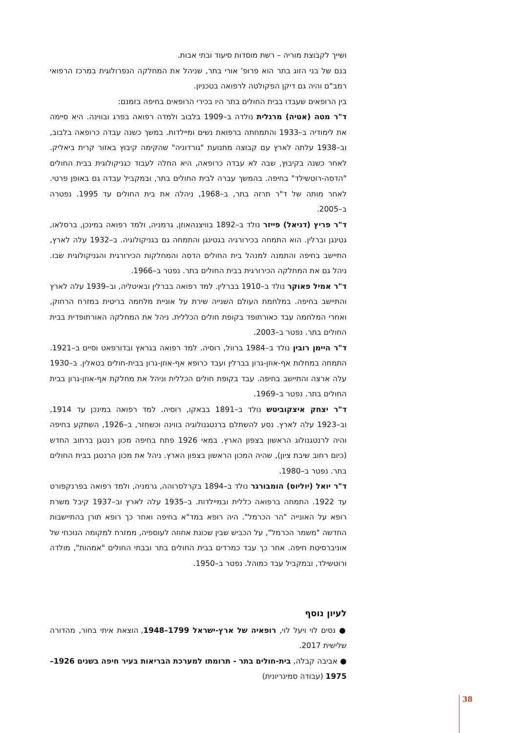ושייך לקבוצת מוריה – רשת מוסדות סיעוד ובתי אבות.
בנם של בני הזוג בתר הוא פרופ' אורי בתר, שניהל את המחלקה הנפרולוגית במרכז הרפואי רמב"ם והיה גם דיקן הפקולטה לרפואה בטכניון.
בין הרופאים שעבדו בבית החולים בתר היו בכירי הרופאים בחיפה בזמנם:
ד"ר מטה (אטיה) מרגלית נולדה ב–1909 בלבוב ולמדה רפואה בפרג ובווינה. היא סיימה את לימודיה ב–1933 והתמחתה ברפואת נשים ומיילדות. במשך כשנה עבדה כרופאה בלבוב, וב–1938 עלתה לארץ עם קבוצה מתנועת "גורדוניה" שהקימה קיבוץ באזור קרית ביאליק. לאחר כשנה בקיבוץ, שבה לא עבדה כרופאה, היא החלה לעבוד כגניקולוגית בבית החולים "הדסה-רוטשילד" בחיפה. בהמשך עברה לבית החולים בתר, ובמקביל עבדה גם באופן פרטי. לאחר מותה של ד"ר תרזה בתר, ב–1968, ניהלה את בית החולים עד 1995. נפטרה ב–2005.
ד"ר פריץ (דניאל) פייזר נולד ב–1892 בוויצנהאוזן, גרמניה, ולמד רפואה במינכן, ברסלאו, גטינגן וברלין. הוא התמחה בכירורגיה בגטינגן והתמחה גם בגניקולוגיה. ב–1932 עלה לארץ, התיישב בחיפה והתמנה למנהל בית החולים הדסה והמחלקות הכירורגית והגניקולוגית שבו. ניהל גם את המחלקה הכירורגית בבית החולים בתר. נפטר ב–1966.
ד"ר אמיל פאוקר נולד ב–1910 בברלין. למד רפואה בברלין ובאיטליה, וב–1939 עלה לארץ והתיישב בחיפה. במלחמת העולם השנייה שירת על אוניית מלחמה בריטית במזרח הרחוק, ואחרי המלחמה עבד כאורתופד בקופת חולים הכללית. ניהל את המחלקה האורתופדית בבית החולים בתר. נפטר ב–2003.
ד"ר היימן רובין נולד ב–1984 ברוול, רוסיה. למד רפואה בגראץ ובדורפאט וסיים ב–1921. התמחה במחלות אף-אוזן-גרון בברלין ועבד כרופא אף-אוזן-גרון בבית-חולים בטאלין. ב–1930 עלה ארצה והתיישב בחיפה. עבד בקופת חולים הכללית וניהל את מחלקת אף-אוזן-גרון בבית החולים בתר. נפטר ב–1969.
ד"ר יצחק איצקוביטש נולד ב–1891 בבאקו, רוסיה. למד רפואה במינכן עד 1914, וב–1923 עלה לארץ. נסע להשתלם ברנטגנולוגיה בווינה וכשחזר, ב–1926, השתקע בחיפה והיה לרנטגנולוג הראשון בצפון הארץ. במאי 1926 פתח בחיפה מכון רנטגן ברחוב החדש (כיום רחוב שיבת ציון), שהיה המכון הראשון בצפון הארץ. ניהל את מכון הרנטגן בבית החולים בתר. נפטר ב–1980.
ד"ר יואל (יוליוס) הומבורגר נולד ב–1894 בקרלסרוהה, גרמניה, ולמד רפואה בפרנקפורט עד 1922. התמחה ברפואה כללית ובמיילדות. ב–1935 עלה לארץ וב–1937 קיבל משרת רופא על האונייה "הר הכרמל". היה רופא במד"א בחיפה ואחר כך רופא תורן בהתיישבות החדשה "משמר הכרמל", על הכביש שבין שכונת אחוזה לעוספיה, ממזרח למקומה הנוכחי של אוניברסיטת חיפה. אחר כך עבד כמרדים בבית החולים בתר ובבתי החולים "אמהות", מולדה ורוטשילד, ובמקביל עבד כמוהל. נפטר ב–1950.
לעיון נוסף
● נסים לוי ויעל לוי, רופאיה של ארץ-ישראל 1799–1948, הוצאת איתי בחור, מהדורה שלישית 2017.
● אביבה קבלה, בית-חולים בתר - תרומתו למערכת הבריאות בעיר חיפה בשנים 1926–1975 (עבודה סמינריונית)
38